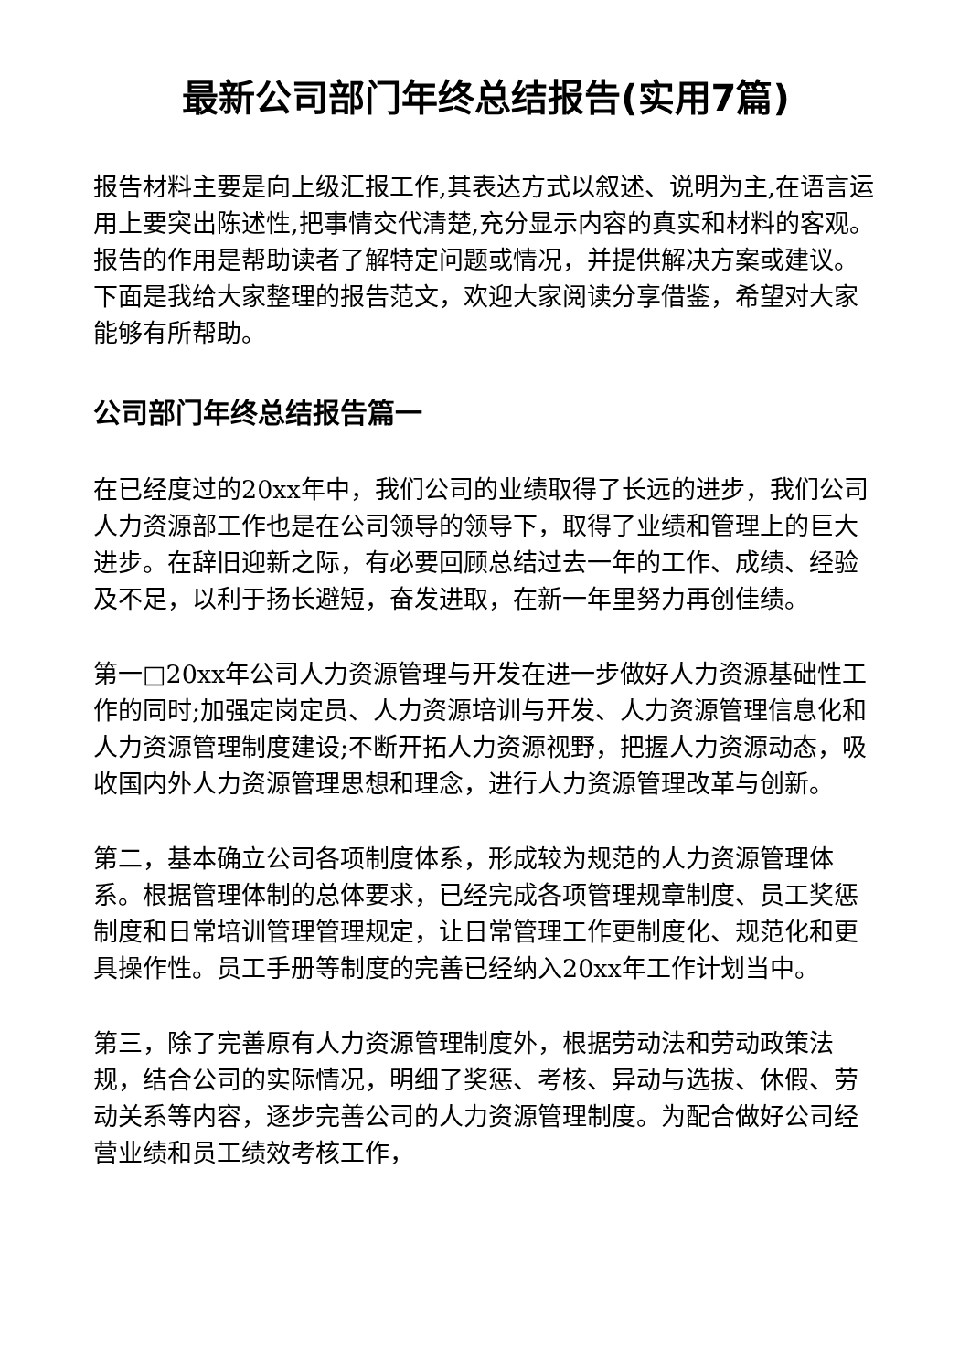最新公司部门年终总结报告(实用7篇)
报告材料主要是向上级汇报工作,其表达方式以叙述、说明为主,在语言运用上要突出陈述性,把事情交代清楚,充分显示内容的真实和材料的客观。报告的作用是帮助读者了解特定问题或情况，并提供解决方案或建议。下面是我给大家整理的报告范文，欢迎大家阅读分享借鉴，希望对大家能够有所帮助。
公司部门年终总结报告篇一
在已经度过的20xx年中，我们公司的业绩取得了长远的进步，我们公司人力资源部工作也是在公司领导的领导下，取得了业绩和管理上的巨大进步。在辞旧迎新之际，有必要回顾总结过去一年的工作、成绩、经验及不足，以利于扬长避短，奋发进取，在新一年里努力再创佳绩。
第一□20xx年公司人力资源管理与开发在进一步做好人力资源基础性工作的同时;加强定岗定员、人力资源培训与开发、人力资源管理信息化和人力资源管理制度建设;不断开拓人力资源视野，把握人力资源动态，吸收国内外人力资源管理思想和理念，进行人力资源管理改革与创新。
第二，基本确立公司各项制度体系，形成较为规范的人力资源管理体系。根据管理体制的总体要求，已经完成各项管理规章制度、员工奖惩制度和日常培训管理管理规定，让日常管理工作更制度化、规范化和更具操作性。员工手册等制度的完善已经纳入20xx年工作计划当中。
第三，除了完善原有人力资源管理制度外，根据劳动法和劳动政策法规，结合公司的实际情况，明细了奖惩、考核、异动与选拔、休假、劳动关系等内容，逐步完善公司的人力资源管理制度。为配合做好公司经营业绩和员工绩效考核工作，